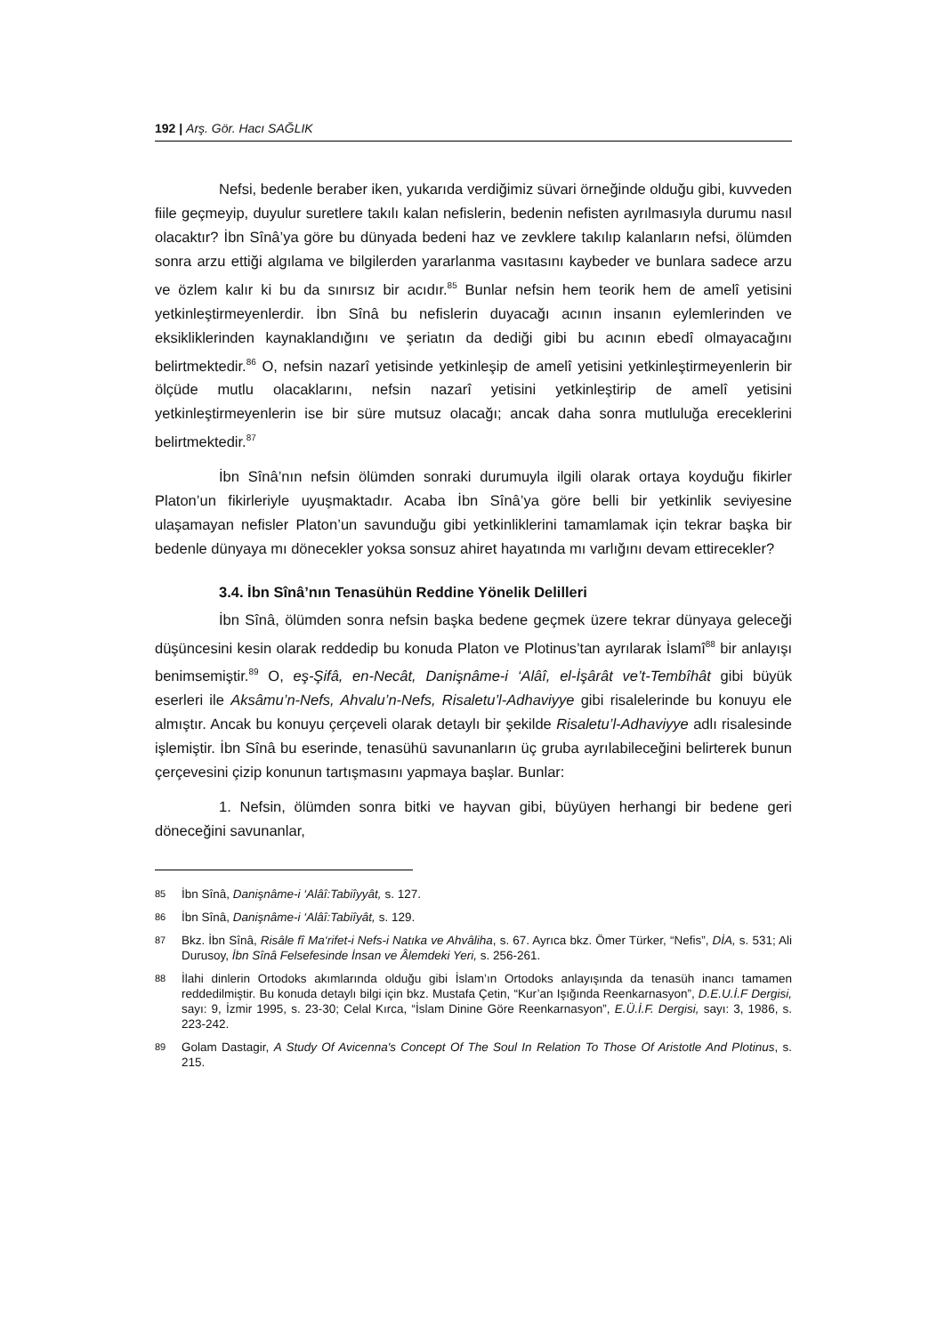192 | Arş. Gör. Hacı SAĞLIK
Nefsi, bedenle beraber iken, yukarıda verdiğimiz süvari örneğinde olduğu gibi, kuvveden fiile geçmeyip, duyulur suretlere takılı kalan nefislerin, bedenin nefisten ayrılmasıyla durumu nasıl olacaktır? İbn Sînâ’ya göre bu dünyada bedeni haz ve zevklere takılıp kalanların nefsi, ölümden sonra arzu ettiği algılama ve bilgilerden yararlanma vasıtasını kaybeder ve bunlara sadece arzu ve özlem kalır ki bu da sınırsız bir acıdır.<sup>85</sup> Bunlar nefsin hem teorik hem de amelî yetisini yetkinleştirmeyenlerdir. İbn Sînâ bu nefislerin duyacağı acının insanın eylemlerinden ve eksikliklerinden kaynaklandığını ve şeriatın da dediği gibi bu acının ebedî olmayacağını belirtmektedir.<sup>86</sup> O, nefsin nazarî yetisinde yetkinleşip de amelî yetisini yetkinleştirmeyenlerin bir ölçüde mutlu olacaklarını, nefsin nazarî yetisini yetkinleştirip de amelî yetisini yetkinleştirmeyenlerin ise bir süre mutsuz olacağı; ancak daha sonra mutluluğa ereceklerini belirtmektedir.<sup>87</sup>
İbn Sînâ’nın nefsin ölümden sonraki durumuyla ilgili olarak ortaya koyduğu fikirler Platon’un fikirleriyle uyuşmaktadır. Acaba İbn Sînâ’ya göre belli bir yetkinlik seviyesine ulaşamayan nefisler Platon’un savunduğu gibi yetkinliklerini tamamlamak için tekrar başka bir bedenle dünyaya mı dönecekler yoksa sonsuz ahiret hayatında mı varlığını devam ettirecekler?
3.4. İbn Sînâ’nın Tenasühün Reddine Yönelik Delilleri
İbn Sînâ, ölümden sonra nefsin başka bedene geçmek üzere tekrar dünyaya geleceği düşüncesini kesin olarak reddedip bu konuda Platon ve Plotinus’tan ayrılarak İslamî<sup>88</sup> bir anlayışı benimsemiştir.<sup>89</sup> O, eş-Şifâ, en-Necât, Danişnâme-i ‘Alâî, el-İşârât ve’t-Tembîhât gibi büyük eserleri ile Aksâmu’n-Nefs, Ahvalu’n-Nefs, Risaletu’l-Adhaviyye gibi risalelerinde bu konuyu ele almıştır. Ancak bu konuyu çerçeveli olarak detaylı bir şekilde Risaletu’l-Adhaviyye adlı risalesinde işlemiştir. İbn Sînâ bu eserinde, tenasühü savunanların üç gruba ayrılabileceğini belirterek bunun çerçevesini çizip konunun tartışmasını yapmaya başlar. Bunlar:
1. Nefsin, ölümden sonra bitki ve hayvan gibi, büyüyen herhangi bir bedene geri döneceğini savunanlar,
85
İbn Sînâ, Danişnâme-i ‘Alâî:Tabiîyyât, s. 127.
86
İbn Sînâ, Danişnâme-i ‘Alâî:Tabiîyât, s. 129.
87
Bkz. İbn Sînâ, Risâle fî Ma‘rifet-i Nefs-i Natıka ve Ahvâliha, s. 67. Ayrıca bkz. Ömer Türker, “Nefis”, DİA, s. 531; Ali Durusoy, İbn Sînâ Felsefesinde İnsan ve Âlemdeki Yeri, s. 256-261.
88
İlahi dinlerin Ortodoks akımlarında olduğu gibi İslam’ın Ortodoks anlayışında da tenasüh inancı tamamen reddedilmiştir. Bu konuda detaylı bilgi için bkz. Mustafa Çetin, “Kur’an Işığında Reenkarnasyon”, D.E.U.İ.F Dergisi, sayı: 9, İzmir 1995, s. 23-30; Celal Kırca, “İslam Dinine Göre Reenkarnasyon”, E.Ü.İ.F. Dergisi, sayı: 3, 1986, s. 223-242.
89
Golam Dastagir, A Study Of Avicenna's Concept Of The Soul In Relation To Those Of Aristotle And Plotinus, s. 215.